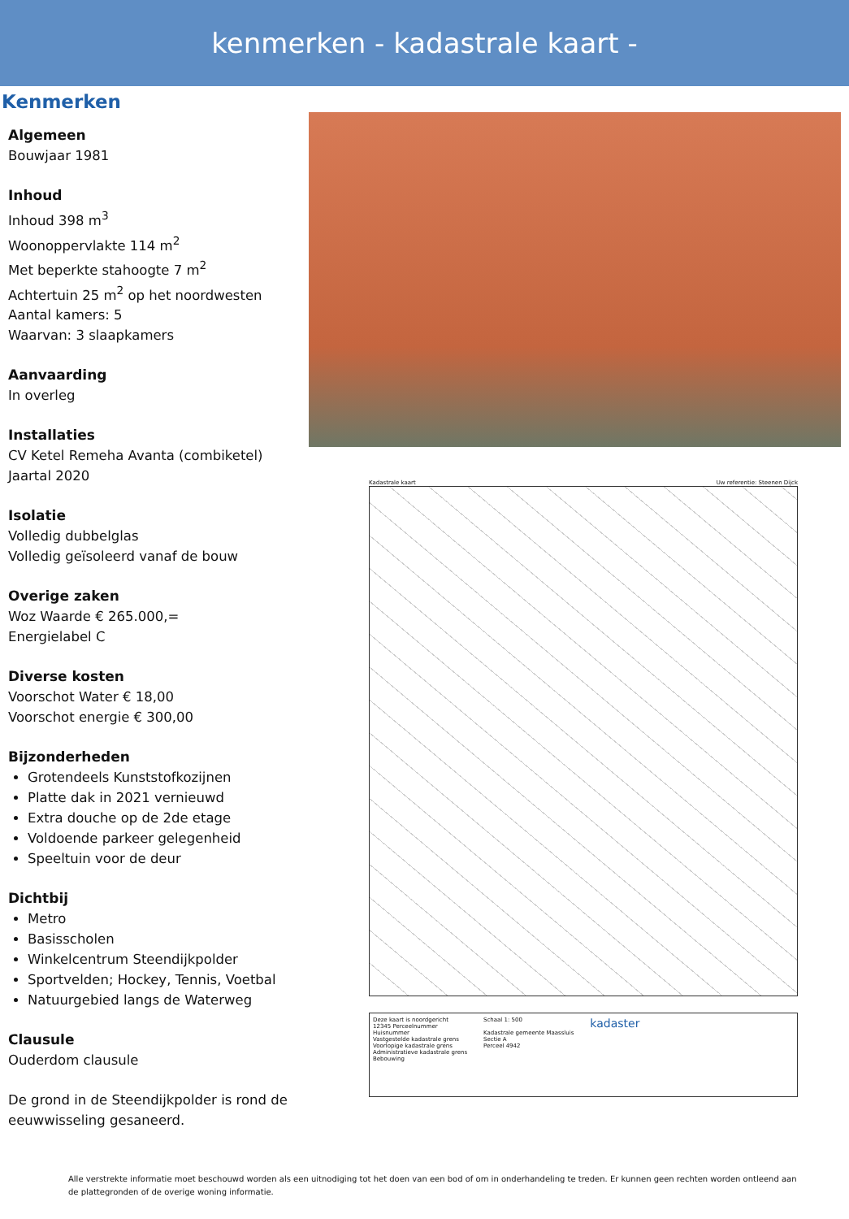kenmerken - kadastrale kaart -
Kenmerken
Algemeen
Bouwjaar 1981
Inhoud
Inhoud 398 m<sup>3</sup>
Woonoppervlakte 114 m<sup>2</sup>
Met beperkte stahoogte 7 m<sup>2</sup>
Achtertuin 25 m<sup>2</sup> op het noordwesten
Aantal kamers: 5
Waarvan: 3 slaapkamers
Aanvaarding
In overleg
Installaties
CV Ketel Remeha Avanta (combiketel)
Jaartal 2020
Isolatie
Volledig dubbelglas
Volledig geïsoleerd vanaf de bouw
Overige zaken
Woz Waarde € 265.000,=
Energielabel C
Diverse kosten
Voorschot Water € 18,00
Voorschot energie € 300,00
Bijzonderheden
Grotendeels Kunststofkozijnen
Platte dak in 2021 vernieuwd
Extra douche op de 2de etage
Voldoende parkeer gelegenheid
Speeltuin voor de deur
Dichtbij
Metro
Basisscholen
Winkelcentrum Steendijkpolder
Sportvelden; Hockey, Tennis, Voetbal
Natuurgebied langs de Waterweg
Clausule
Ouderdom clausule
De grond in de Steendijkpolder is rond de eeuwwisseling gesaneerd.
Kadastrale kaart Uw referentie: Steenen Dijck
Deze kaart is noordgericht
12345 Perceelnummer
Huisnummer
Vastgestelde kadastrale grens
Voorlopige kadastrale grens
Administratieve kadastrale grens
Bebouwing
Schaal 1: 500
Kadastrale gemeente Maassluis
Sectie A
Perceel 4942
kadaster
Alle verstrekte informatie moet beschouwd worden als een uitnodiging tot het doen van een bod of om in onderhandeling te treden. Er kunnen geen rechten worden ontleend aan de plattegronden of de overige woning informatie.